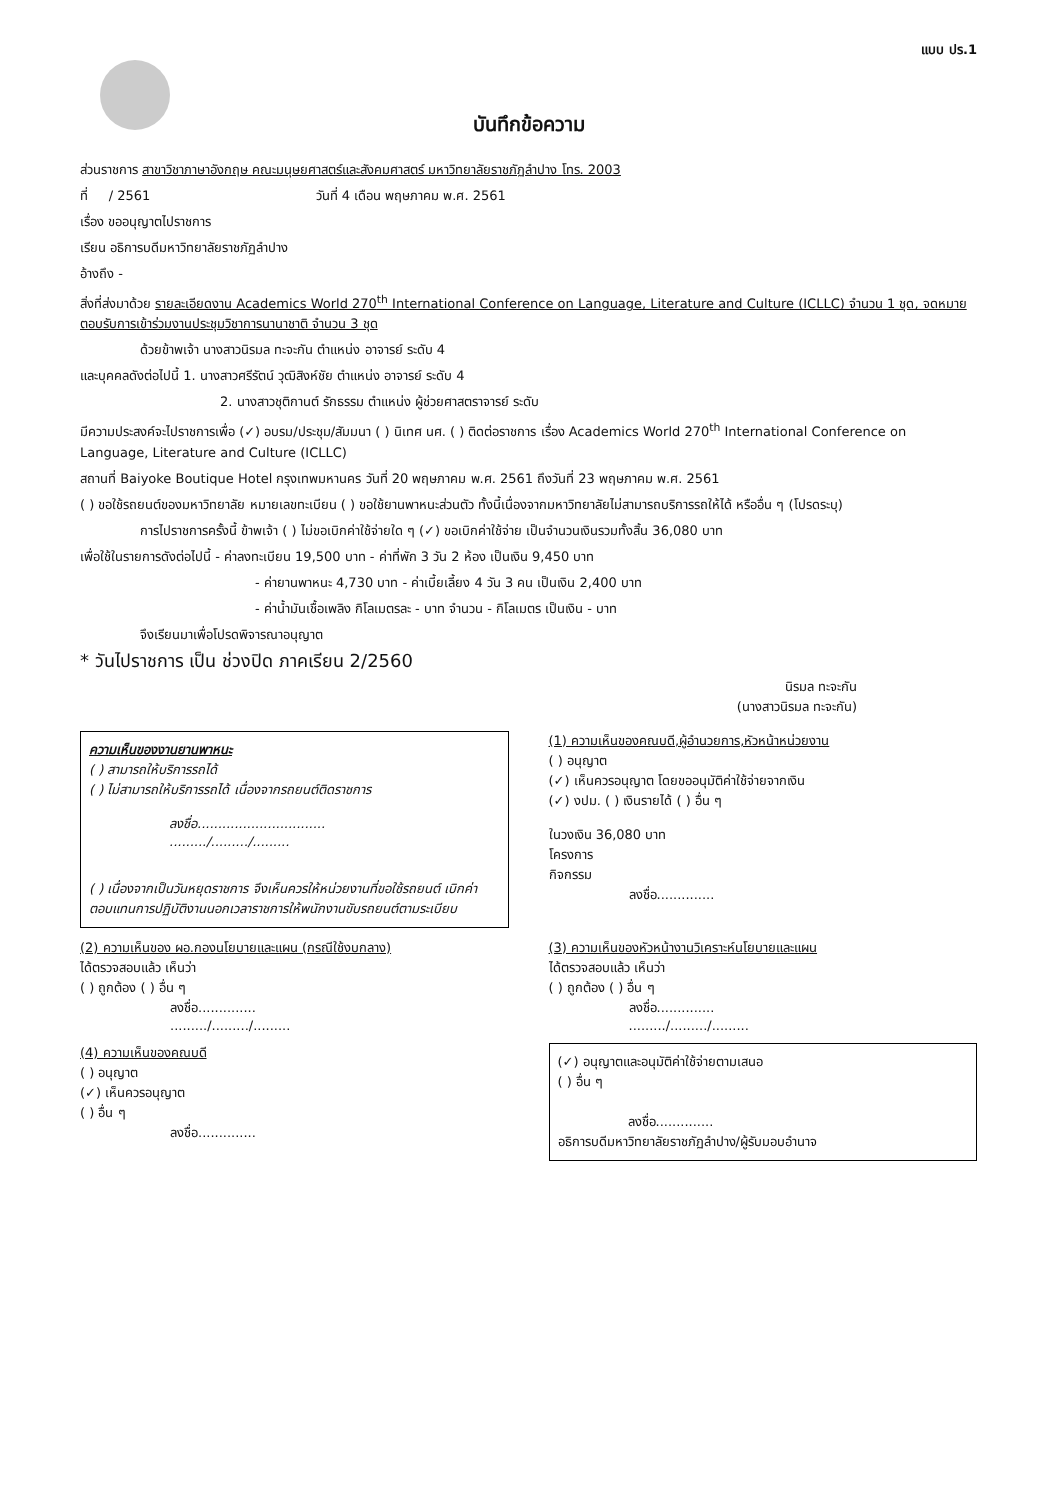แบบ ปร.1
บันทึกข้อความ
ส่วนราชการ สาขาวิชาภาษาอังกฤษ คณะมนุษยศาสตร์และสังคมศาสตร์ มหาวิทยาลัยราชภัฏลำปาง โทร. 2003
ที่ / 2561 วันที่ 4 เดือน พฤษภาคม พ.ศ. 2561
เรื่อง ขออนุญาตไปราชการ
เรียน อธิการบดีมหาวิทยาลัยราชภัฏลำปาง
อ้างถึง -
สิ่งที่ส่งมาด้วย รายละเอียดงาน Academics World 270<sup>th</sup> International Conference on Language, Literature and Culture (ICLLC) จำนวน 1 ชุด, จดหมายตอบรับการเข้าร่วมงานประชุมวิชาการนานาชาติ จำนวน 3 ชุด
ด้วยข้าพเจ้า นางสาวนิรมล ทะจะกัน ตำแหน่ง อาจารย์ ระดับ 4
และบุคคลดังต่อไปนี้ 1. นางสาวศรีรัตน์ วุฒิสิงห์ชัย ตำแหน่ง อาจารย์ ระดับ 4
2. นางสาวชุติกานต์ รักธรรม ตำแหน่ง ผู้ช่วยศาสตราจารย์ ระดับ
มีความประสงค์จะไปราชการเพื่อ (✓) อบรม/ประชุม/สัมมนา ( ) นิเทศ นศ. ( ) ติดต่อราชการ เรื่อง Academics World 270<sup>th</sup> International Conference on Language, Literature and Culture (ICLLC)
สถานที่ Baiyoke Boutique Hotel กรุงเทพมหานคร วันที่ 20 พฤษภาคม พ.ศ. 2561 ถึงวันที่ 23 พฤษภาคม พ.ศ. 2561
( ) ขอใช้รถยนต์ของมหาวิทยาลัย หมายเลขทะเบียน ( ) ขอใช้ยานพาหนะส่วนตัว ทั้งนี้เนื่องจากมหาวิทยาลัยไม่สามารถบริการรถให้ได้ หรืออื่น ๆ (โปรดระบุ)
การไปราชการครั้งนี้ ข้าพเจ้า ( ) ไม่ขอเบิกค่าใช้จ่ายใด ๆ (✓) ขอเบิกค่าใช้จ่าย เป็นจำนวนเงินรวมทั้งสิ้น 36,080 บาท
เพื่อใช้ในรายการดังต่อไปนี้ - ค่าลงทะเบียน 19,500 บาท - ค่าที่พัก 3 วัน 2 ห้อง เป็นเงิน 9,450 บาท
- ค่ายานพาหนะ 4,730 บาท - ค่าเบี้ยเลี้ยง 4 วัน 3 คน เป็นเงิน 2,400 บาท
- ค่าน้ำมันเชื้อเพลิง กิโลเมตรละ - บาท จำนวน - กิโลเมตร เป็นเงิน - บาท
จึงเรียนมาเพื่อโปรดพิจารณาอนุญาต
* วันไปราชการ เป็น ช่วงปิด ภาคเรียน 2/2560
นิรมล ทะจะกัน
(นางสาวนิรมล ทะจะกัน)
ความเห็นของงานยานพาหนะ
( ) สามารถให้บริการรถได้
( ) ไม่สามารถให้บริการรถได้ เนื่องจากรถยนต์ติดราชการ
ลงชื่อ...............................
........./........./.........
( ) เนื่องจากเป็นวันหยุดราชการ จึงเห็นควรให้หน่วยงานที่ขอใช้รถยนต์ เบิกค่าตอบแทนการปฏิบัติงานนอกเวลาราชการให้พนักงานขับรถยนต์ตามระเบียบ
(1) ความเห็นของคณบดี,ผู้อำนวยการ,หัวหน้าหน่วยงาน
( ) อนุญาต
(✓) เห็นควรอนุญาต โดยขออนุมัติค่าใช้จ่ายจากเงิน
(✓) งปม. ( ) เงินรายได้ ( ) อื่น ๆ
ในวงเงิน 36,080 บาท
โครงการ
กิจกรรม
ลงชื่อ..............
(2) ความเห็นของ ผอ.กองนโยบายและแผน (กรณีใช้งบกลาง)
ได้ตรวจสอบแล้ว เห็นว่า
( ) ถูกต้อง ( ) อื่น ๆ
ลงชื่อ..............
........./........./.........
(3) ความเห็นของหัวหน้างานวิเคราะห์นโยบายและแผน
ได้ตรวจสอบแล้ว เห็นว่า
( ) ถูกต้อง ( ) อื่น ๆ
ลงชื่อ..............
........./........./.........
(4) ความเห็นของคณบดี
( ) อนุญาต
(✓) เห็นควรอนุญาต
( ) อื่น ๆ
ลงชื่อ..............
(✓) อนุญาตและอนุมัติค่าใช้จ่ายตามเสนอ
( ) อื่น ๆ
ลงชื่อ..............
อธิการบดีมหาวิทยาลัยราชภัฏลำปาง/ผู้รับมอบอำนาจ